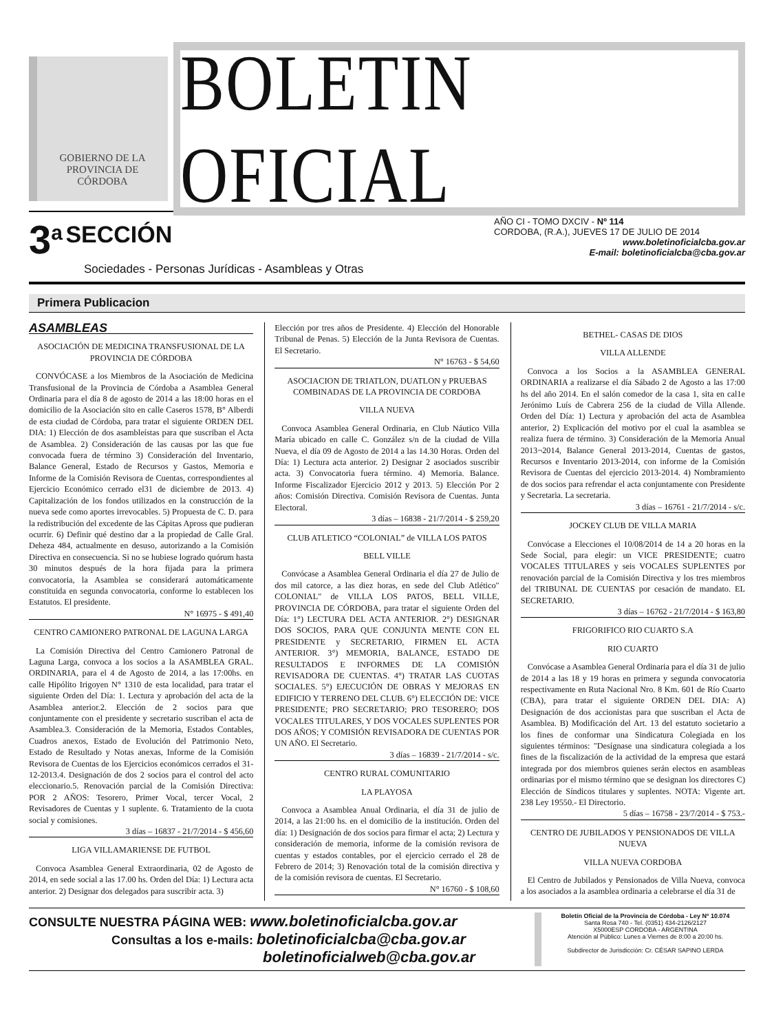GOBIERNO DE LA
PROVINCIA DE
CÓRDOBA
BOLETIN OFICIAL
3<sup>a</sup> SECCIÓN
Sociedades - Personas Jurídicas - Asambleas y Otras
AÑO CI - TOMO DXCIV - Nº 114
CORDOBA, (R.A.), JUEVES 17 DE JULIO DE 2014
www.boletinoficialcba.gov.ar
E-mail: boletinoficialcba@cba.gov.ar
Primera Publicacion
ASAMBLEAS
ASOCIACIÓN DE MEDICINA TRANSFUSIONAL DE LA PROVINCIA DE CÓRDOBA
CONVÓCASE a los Miembros de la Asociación de Medicina Transfusional de la Provincia de Córdoba a Asamblea General Ordinaria para el día 8 de agosto de 2014 a las 18:00 horas en el domicilio de la Asociación sito en calle Caseros 1578, B° Alberdi de esta ciudad de Córdoba, para tratar el siguiente ORDEN DEL DIA: 1) Elección de dos asambleístas para que suscriban el Acta de Asamblea. 2) Consideración de las causas por las que fue convocada fuera de término 3) Consideración del Inventario, Balance General, Estado de Recursos y Gastos, Memoria e Informe de la Comisión Revisora de Cuentas, correspondientes al Ejercicio Económico cerrado el31 de diciembre de 2013. 4) Capitalización de los fondos utilizados en la construcción de la nueva sede como aportes irrevocables. 5) Propuesta de C. D. para la redistribución del excedente de las Cápitas Apross que pudieran ocurrir. 6) Definir qué destino dar a la propiedad de Calle Gral. Deheza 484, actualmente en desuso, autorizando a la Comisión Directiva en consecuencia. Si no se hubiese logrado quórum hasta 30 minutos después de la hora fijada para la primera convocatoria, la Asamblea se considerará automáticamente constituida en segunda convocatoria, conforme lo establecen los Estatutos. El presidente.
N° 16975 - $ 491,40
CENTRO CAMIONERO PATRONAL DE LAGUNA LARGA
La Comisión Directiva del Centro Camionero Patronal de Laguna Larga, convoca a los socios a la ASAMBLEA GRAL. ORDINARIA, para el 4 de Agosto de 2014, a las 17:00hs. en calle Hipólito Irigoyen N° 1310 de esta localidad, para tratar el siguiente Orden del Día: 1. Lectura y aprobación del acta de la Asamblea anterior.2. Elección de 2 socios para que conjuntamente con el presidente y secretario suscriban el acta de Asamblea.3. Consideración de la Memoria, Estados Contables, Cuadros anexos, Estado de Evolución del Patrimonio Neto, Estado de Resultado y Notas anexas, Informe de la Comisión Revisora de Cuentas de los Ejercicios económicos cerrados el 31-12-2013.4. Designación de dos 2 socios para el control del acto eleccionario.5. Renovación parcial de la Comisión Directiva: POR 2 AÑOS: Tesorero, Primer Vocal, tercer Vocal, 2 Revisadores de Cuentas y 1 suplente. 6. Tratamiento de la cuota social y comisiones.
3 días – 16837 - 21/7/2014 - $ 456,60
LIGA VILLAMARIENSE DE FUTBOL
Convoca Asamblea General Extraordinaria, 02 de Agosto de 2014, en sede social a las 17.00 hs. Orden del Día: 1) Lectura acta anterior. 2) Designar dos delegados para suscribir acta. 3)
Elección por tres años de Presidente. 4) Elección del Honorable Tribunal de Penas. 5) Elección de la Junta Revisora de Cuentas. El Secretario.
N° 16763 - $ 54,60
ASOCIACION DE TRIATLON, DUATLON y PRUEBAS COMBINADAS DE LA PROVINCIA DE CORDOBA
VILLA NUEVA
Convoca Asamblea General Ordinaria, en Club Náutico Villa María ubicado en calle C. González s/n de la ciudad de Villa Nueva, el día 09 de Agosto de 2014 a las 14.30 Horas. Orden del Día: 1) Lectura acta anterior. 2) Designar 2 asociados suscribir acta. 3) Convocatoria fuera término. 4) Memoria. Balance. Informe Fiscalizador Ejercicio 2012 y 2013. 5) Elección Por 2 años: Comisión Directiva. Comisión Revisora de Cuentas. Junta Electoral.
3 días – 16838 - 21/7/2014 - $ 259,20
CLUB ATLETICO “COLONIAL” de VILLA LOS PATOS
BELL VILLE
Convócase a Asamblea General Ordinaria el día 27 de Julio de dos mil catorce, a las diez horas, en sede del Club Atlético" COLONIAL" de VILLA LOS PATOS, BELL VILLE, PROVINCIA DE CÓRDOBA, para tratar el siguiente Orden del Día: 1°) LECTURA DEL ACTA ANTERIOR. 2°) DESIGNAR DOS SOCIOS, PARA QUE CONJUNTA MENTE CON EL PRESIDENTE y SECRETARIO, FIRMEN EL ACTA ANTERIOR. 3°) MEMORIA, BALANCE, ESTADO DE RESULTADOS E INFORMES DE LA COMISIÓN REVISADORA DE CUENTAS. 4°) TRATAR LAS CUOTAS SOCIALES. 5°) EJECUCIÓN DE OBRAS Y MEJORAS EN EDIFICIO Y TERRENO DEL CLUB. 6°) ELECCIÓN DE: VICE PRESIDENTE; PRO SECRETARIO; PRO TESORERO; DOS VOCALES TITULARES, Y DOS VOCALES SUPLENTES POR DOS AÑOS; Y COMISIÓN REVISADORA DE CUENTAS POR UN AÑO. El Secretario.
3 días – 16839 - 21/7/2014 - s/c.
CENTRO RURAL COMUNITARIO
LA PLAYOSA
Convoca a Asamblea Anual Ordinaria, el día 31 de julio de 2014, a las 21:00 hs. en el domicilio de la institución. Orden del día: 1) Designación de dos socios para firmar el acta; 2) Lectura y consideración de memoria, informe de la comisión revisora de cuentas y estados contables, por el ejercicio cerrado el 28 de Febrero de 2014; 3) Renovación total de la comisión directiva y de la comisión revisora de cuentas. El Secretario.
N° 16760 - $ 108,60
BETHEL- CASAS DE DIOS
VILLA ALLENDE
Convoca a los Socios a la ASAMBLEA GENERAL ORDINARIA a realizarse el día Sábado 2 de Agosto a las 17:00 hs del año 2014. En el salón comedor de la casa 1, sita en cal1e Jerónimo Luís de Cabrera 256 de la ciudad de Villa Allende. Orden del Día: 1) Lectura y aprobación del acta de Asamblea anterior, 2) Explicación del motivo por el cual la asamblea se realiza fuera de término. 3) Consideración de la Memoria Anual 2013¬2014, Balance General 2013-2014, Cuentas de gastos, Recursos e Inventario 2013-2014, con informe de la Comisión Revisora de Cuentas del ejercicio 2013-2014. 4) Nombramiento de dos socios para refrendar el acta conjuntamente con Presidente y Secretaria. La secretaria.
3 días – 16761 - 21/7/2014 - s/c.
JOCKEY CLUB DE VILLA MARIA
Convócase a Elecciones el 10/08/2014 de 14 a 20 horas en la Sede Social, para elegir: un VICE PRESIDENTE; cuatro VOCALES TITULARES y seis VOCALES SUPLENTES por renovación parcial de la Comisión Directiva y los tres miembros del TRIBUNAL DE CUENTAS por cesación de mandato. EL SECRETARIO.
3 días – 16762 - 21/7/2014 - $ 163,80
FRIGORIFICO RIO CUARTO S.A
RIO CUARTO
Convócase a Asamblea General Ordinaria para el día 31 de julio de 2014 a las 18 y 19 horas en primera y segunda convocatoria respectivamente en Ruta Nacional Nro. 8 Km. 601 de Río Cuarto (CBA), para tratar el siguiente ORDEN DEL DIA: A) Designación de dos accionistas para que suscriban el Acta de Asamblea. B) Modificación del Art. 13 del estatuto societario a los fines de conformar una Sindicatura Colegiada en los siguientes términos: "Desígnase una sindicatura colegiada a los fines de la fiscalización de la actividad de la empresa que estará integrada por dos miembros quienes serán electos en asambleas ordinarias por el mismo término que se designan los directores C) Elección de Síndicos titulares y suplentes. NOTA: Vigente art. 238 Ley 19550.- El Directorio.
5 días – 16758 - 23/7/2014 - $ 753.-
CENTRO DE JUBILADOS Y PENSIONADOS DE VILLA NUEVA
VILLA NUEVA CORDOBA
El Centro de Jubilados y Pensionados de Villa Nueva, convoca a los asociados a la asamblea ordinaria a celebrarse el día 31 de
CONSULTE NUESTRA PÁGINA WEB: www.boletinoficialcba.gov.ar
Consultas a los e-mails: boletinoficialcba@cba.gov.ar
boletinoficialweb@cba.gov.ar
Boletín Oficial de la Provincia de Córdoba - Ley Nº 10.074
Santa Rosa 740 - Tel. (0351) 434-2126/2127
X5000ESP CORDOBA - ARGENTINA
Atención al Público: Lunes a Viernes de 8:00 a 20:00 hs.
Subdirector de Jurisdicción: Cr. CÉSAR SAPINO LERDA